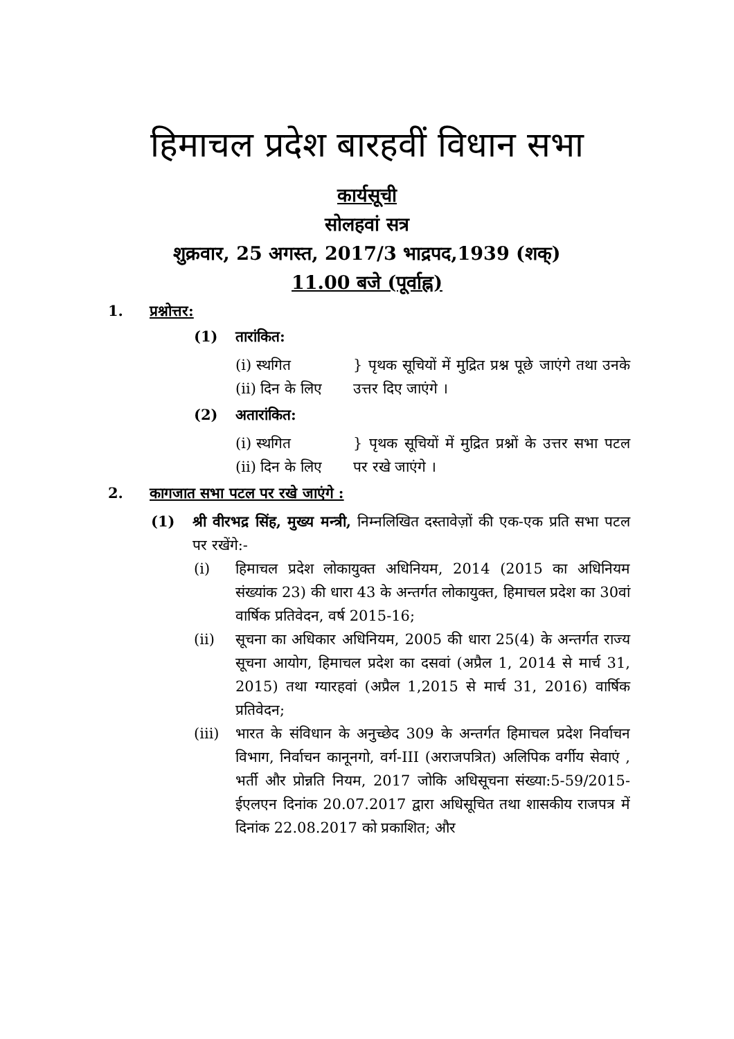हिमाचल प्रदेश बारहवीं विधान सभा
कार्यसूची
सोलहवां सत्र
शुक्रवार, 25 अगस्त, 2017/3 भाद्रपद,1939 (शक्)
11.00 बजे (पूर्वाह्न)
1. प्रश्नोत्तर:
(1) तारांकित:
(i) स्थगित
(ii) दिन के लिए
} पृथक सूचियों में मुद्रित प्रश्न पूछे जाएंगे तथा उनके उत्तर दिए जाएंगे ।
(2) अतारांकित:
(i) स्थगित
(ii) दिन के लिए
} पृथक सूचियों में मुद्रित प्रश्नों के उत्तर सभा पटल पर रखे जाएंगे ।
2. कागजात सभा पटल पर रखे जाएंगे :
(1) श्री वीरभद्र सिंह, मुख्य मन्त्री, निम्नलिखित दस्तावेज़ों की एक-एक प्रति सभा पटल पर रखेंगे:-
(i) हिमाचल प्रदेश लोकायुक्त अधिनियम, 2014 (2015 का अधिनियम संख्यांक 23) की धारा 43 के अन्तर्गत लोकायुक्त, हिमाचल प्रदेश का 30वां वार्षिक प्रतिवेदन, वर्ष 2015-16;
(ii) सूचना का अधिकार अधिनियम, 2005 की धारा 25(4) के अन्तर्गत राज्य सूचना आयोग, हिमाचल प्रदेश का दसवां (अप्रैल 1, 2014 से मार्च 31, 2015) तथा ग्यारहवां (अप्रैल 1,2015 से मार्च 31, 2016) वार्षिक प्रतिवेदन;
(iii) भारत के संविधान के अनुच्छेद 309 के अन्तर्गत हिमाचल प्रदेश निर्वाचन विभाग, निर्वाचन कानूनगो, वर्ग-III (अराजपत्रित) अलिपिक वर्गीय सेवाएं , भर्ती और प्रोन्नति नियम, 2017 जोकि अधिसूचना संख्या:5-59/2015-ईएलएन दिनांक 20.07.2017 द्वारा अधिसूचित तथा शासकीय राजपत्र में दिनांक 22.08.2017 को प्रकाशित; और